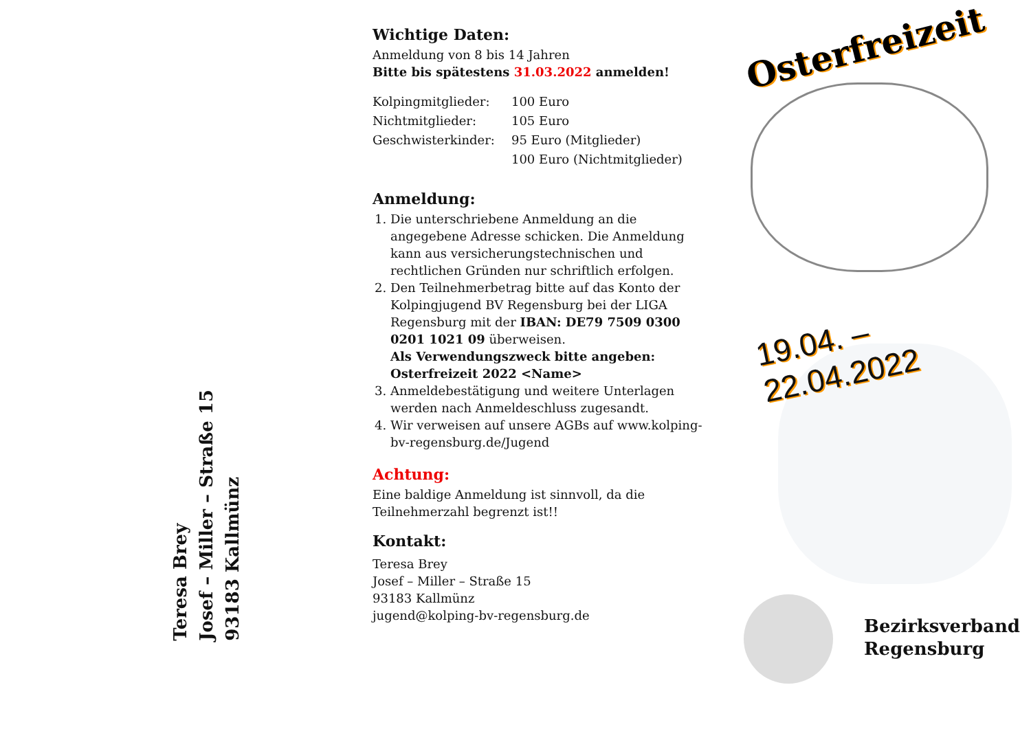Teresa Brey
Josef – Miller – Straße 15
93183 Kallmünz
Wichtige Daten:
Anmeldung von 8 bis 14 Jahren
Bitte bis spätestens 31.03.2022 anmelden!
| Kolpingmitglieder: | 100 Euro |
| Nichtmitglieder: | 105 Euro |
| Geschwisterkinder: | 95 Euro (Mitglieder) |
| | 100 Euro (Nichtmitglieder) |
Anmeldung:
1. Die unterschriebene Anmeldung an die angegebene Adresse schicken. Die Anmeldung kann aus versicherungstechnischen und rechtlichen Gründen nur schriftlich erfolgen.
2. Den Teilnehmerbetrag bitte auf das Konto der Kolpingjugend BV Regensburg bei der LIGA Regensburg mit der IBAN: DE79 7509 0300 0201 1021 09 überweisen.
Als Verwendungszweck bitte angeben: Osterfreizeit 2022 <Name>
3. Anmeldebestätigung und weitere Unterlagen werden nach Anmeldeschluss zugesandt.
4. Wir verweisen auf unsere AGBs auf www.kolping-bv-regensburg.de/Jugend
Achtung:
Eine baldige Anmeldung ist sinnvoll, da die Teilnehmerzahl begrenzt ist!!
Kontakt:
Teresa Brey
Josef – Miller – Straße 15
93183 Kallmünz
jugend@kolping-bv-regensburg.de
Osterfreizeit
19.04. – 22.04.2022
Bezirksverband
Regensburg